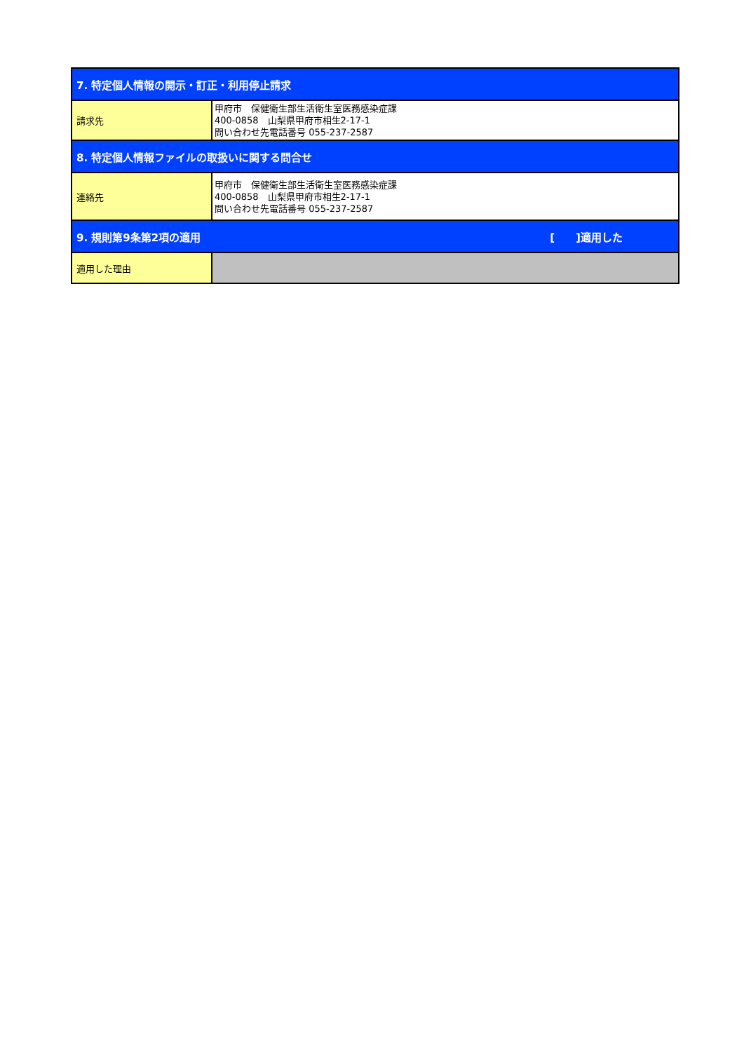| 7. 特定個人情報の開示・訂正・利用停止請求 | |
| 請求先 | 甲府市 保健衛生部生活衛生室医務感染症課 400-0858 山梨県甲府市相生2-17-1 問い合わせ先電話番号 055-237-2587 |
| 8. 特定個人情報ファイルの取扱いに関する問合せ | |
| 連絡先 | 甲府市 保健衛生部生活衛生室医務感染症課 400-0858 山梨県甲府市相生2-17-1 問い合わせ先電話番号 055-237-2587 |
| 9. 規則第9条第2項の適用 [ ]適用した | |
| 適用した理由 | |